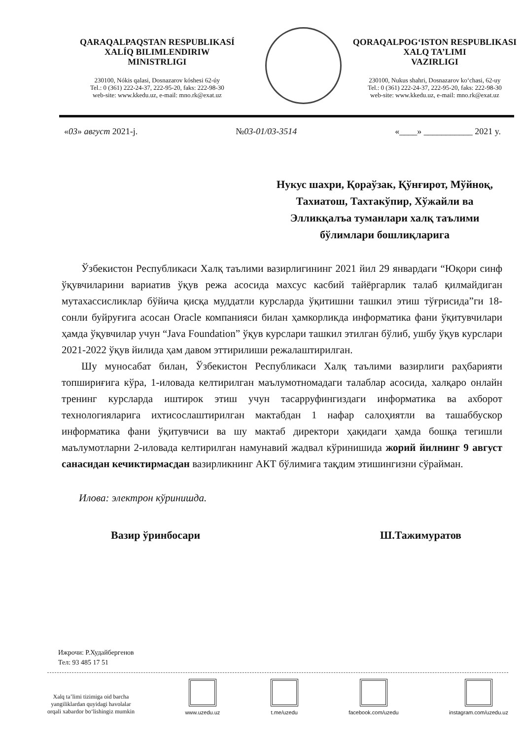QARAQALPAQSTAN RESPUBLIKASÍ
XALÍQ BILIMLENDIRIW
MINISTRLIGI
230100, Nókis qalasi, Dosnazarov kóshesi 62-úy
Tel.: 0 (361) 222-24-37, 222-95-20, faks: 222-98-30
web-site: www.kkedu.uz, e-mail: mno.rk@exat.uz
QORAQALPOG‘ISTON RESPUBLIKASI
XALQ TA’LIMI
VAZIRLIGI
230100, Nukus shahri, Dosnazarov ko‘chasi, 62-uy
Tel.: 0 (361) 222-24-37, 222-95-20, faks: 222-98-30
web-site: www.kkedu.uz, e-mail: mno.rk@exat.uz
«03» август 2021-j. №03-01/03-3514 «____» ___________ 2021 y.
Нукус шахри, Қораўзак, Қўнғирот, Мўйноқ, Тахиатош, Тахтакўпир, Хўжайли ва Элликқалъа туманлари халқ таълими бўлимлари бошлиқларига
Ўзбекистон Республикаси Халқ таълими вазирлигининг 2021 йил 29 январдаги “Юқори синф ўқувчиларини вариатив ўқув режа асосида махсус касбий тайёргарлик талаб қилмайдиган мутахассисликлар бўйича қисқа муддатли курсларда ўқитишни ташкил этиш тўғрисида”ги 18-сонли буйруғига асосан Oracle компанияси билан ҳамкорликда информатика фани ўқитувчилари ҳамда ўқувчилар учун “Java Foundation” ўқув курслари ташкил этилган бўлиб, ушбу ўқув курслари 2021-2022 ўқув йилида ҳам давом эттирилиши режалаштирилган.
Шу муносабат билан, Ўзбекистон Республикаси Халқ таълими вазирлиги раҳбарияти топшириғига кўра, 1-иловада келтирилган маълумотномадаги талаблар асосида, халқаро онлайн тренинг курсларда иштирок этиш учун тасарруфингиздаги информатика ва ахборот технологияларига ихтисослаштирилган мактабдан 1 нафар салоҳиятли ва ташаббускор информатика фани ўқитувчиси ва шу мактаб директори ҳақидаги ҳамда бошқа тегишли маълумотларни 2-иловада келтирилган намунавий жадвал кўринишида жорий йилнинг 9 август санасидан кечиктирмасдан вазирликнинг АКТ бўлимига тақдим этишингизни сўрайман.
Илова: электрон кўринишда.
Вазир ўринбосари Ш.Тажимуратов
Ижрочи: Р.Худайбергенов
Тел: 93 485 17 51
Xalq ta’limi tizimiga oid barcha
yangiliklardan quyidagi havolalar
orqali xabardor bo‘lishingiz mumkin
www.uzedu.uz
t.me/uzedu
facebook.com/uzedu
instagram.com/uzedu.uz